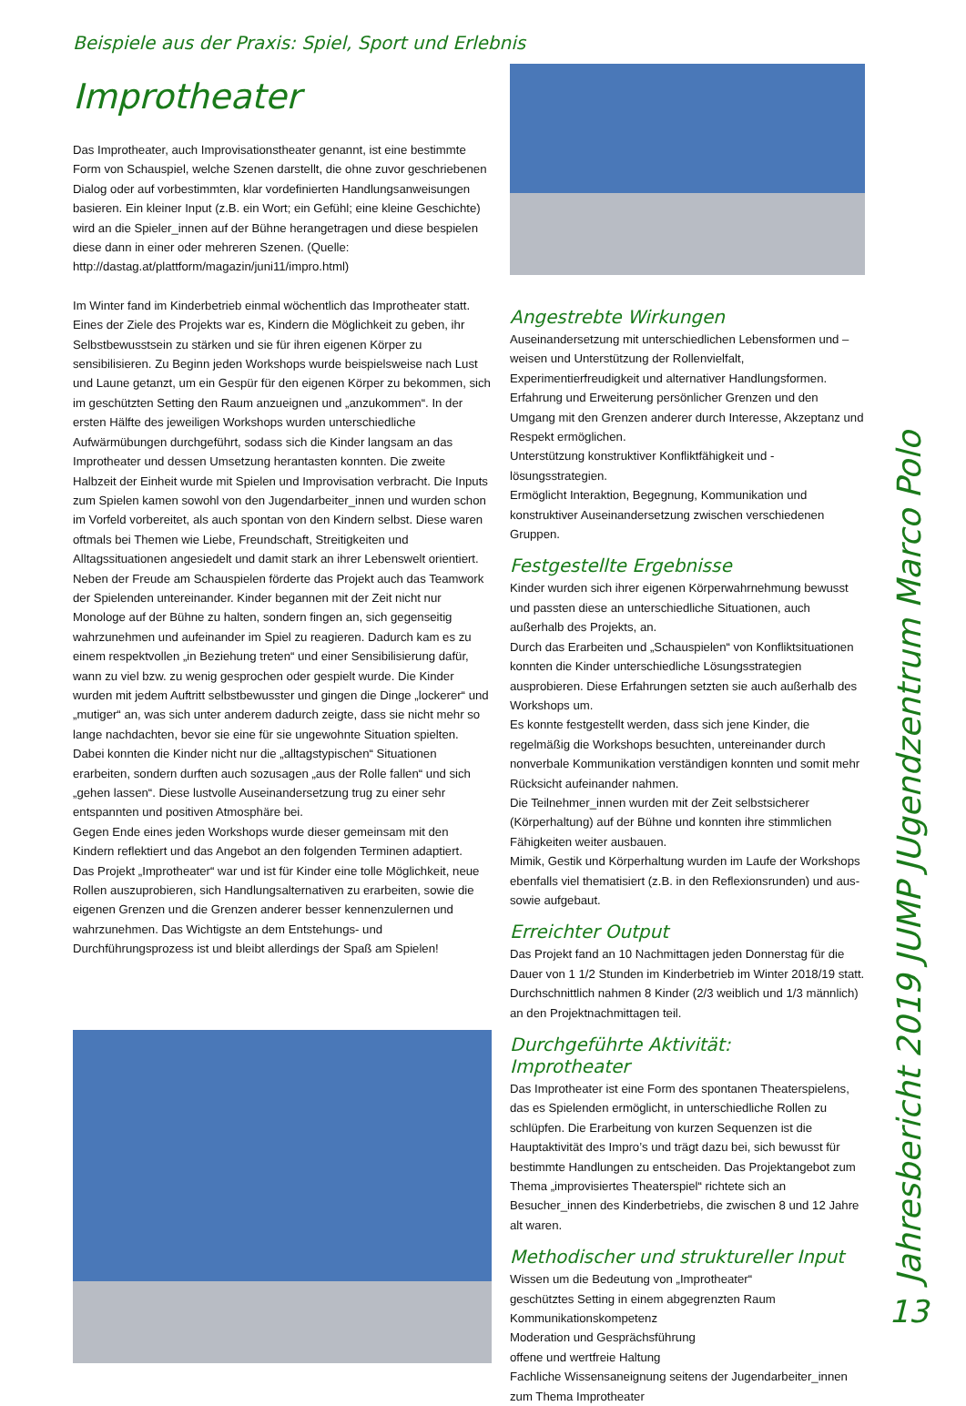Beispiele aus der Praxis: Spiel, Sport und Erlebnis
Improtheater
Das Improtheater, auch Improvisationstheater genannt, ist eine bestimmte Form von Schauspiel, welche Szenen darstellt, die ohne zuvor geschriebenen Dialog oder auf vorbestimmten, klar vordefinierten Handlungsanweisungen basieren. Ein kleiner Input (z.B. ein Wort; ein Gefühl; eine kleine Geschichte) wird an die Spieler_innen auf der Bühne herangetragen und diese bespielen diese dann in einer oder mehreren Szenen. (Quelle: http://dastag.at/plattform/magazin/juni11/impro.html)
Im Winter fand im Kinderbetrieb einmal wöchentlich das Improtheater statt. Eines der Ziele des Projekts war es, Kindern die Möglichkeit zu geben, ihr Selbstbewusstsein zu stärken und sie für ihren eigenen Körper zu sensibilisieren. Zu Beginn jeden Workshops wurde beispielsweise nach Lust und Laune getanzt, um ein Gespür für den eigenen Körper zu bekommen, sich im geschützten Setting den Raum anzueignen und „anzukommen“. In der ersten Hälfte des jeweiligen Workshops wurden unterschiedliche Aufwärmübungen durchgeführt, sodass sich die Kinder langsam an das Improtheater und dessen Umsetzung herantasten konnten. Die zweite Halbzeit der Einheit wurde mit Spielen und Improvisation verbracht. Die Inputs zum Spielen kamen sowohl von den Jugendarbeiter_innen und wurden schon im Vorfeld vorbereitet, als auch spontan von den Kindern selbst. Diese waren oftmals bei Themen wie Liebe, Freundschaft, Streitigkeiten und Alltagssituationen angesiedelt und damit stark an ihrer Lebenswelt orientiert. Neben der Freude am Schauspielen förderte das Projekt auch das Teamwork der Spielenden untereinander. Kinder begannen mit der Zeit nicht nur Monologe auf der Bühne zu halten, sondern fingen an, sich gegenseitig wahrzunehmen und aufeinander im Spiel zu reagieren. Dadurch kam es zu einem respektvollen „in Beziehung treten“ und einer Sensibilisierung dafür, wann zu viel bzw. zu wenig gesprochen oder gespielt wurde. Die Kinder wurden mit jedem Auftritt selbstbewusster und gingen die Dinge „lockerer“ und „mutiger“ an, was sich unter anderem dadurch zeigte, dass sie nicht mehr so lange nachdachten, bevor sie eine für sie ungewohnte Situation spielten. Dabei konnten die Kinder nicht nur die „alltagstypischen“ Situationen erarbeiten, sondern durften auch sozusagen „aus der Rolle fallen“ und sich „gehen lassen“. Diese lustvolle Auseinandersetzung trug zu einer sehr entspannten und positiven Atmosphäre bei.
Gegen Ende eines jeden Workshops wurde dieser gemeinsam mit den Kindern reflektiert und das Angebot an den folgenden Terminen adaptiert.
Das Projekt „Improtheater“ war und ist für Kinder eine tolle Möglichkeit, neue Rollen auszuprobieren, sich Handlungsalternativen zu erarbeiten, sowie die eigenen Grenzen und die Grenzen anderer besser kennenzulernen und wahrzunehmen. Das Wichtigste an dem Entstehungs- und Durchführungsprozess ist und bleibt allerdings der Spaß am Spielen!
Angestrebte Wirkungen
Auseinandersetzung mit unterschiedlichen Lebensformen und – weisen und Unterstützung der Rollenvielfalt, Experimentierfreudigkeit und alternativer Handlungsformen.
Erfahrung und Erweiterung persönlicher Grenzen und den Umgang mit den Grenzen anderer durch Interesse, Akzeptanz und Respekt ermöglichen.
Unterstützung konstruktiver Konfliktfähigkeit und -lösungsstrategien.
Ermöglicht Interaktion, Begegnung, Kommunikation und konstruktiver Auseinandersetzung zwischen verschiedenen Gruppen.
Festgestellte Ergebnisse
Kinder wurden sich ihrer eigenen Körperwahrnehmung bewusst und passten diese an unterschiedliche Situationen, auch außerhalb des Projekts, an.
Durch das Erarbeiten und „Schauspielen“ von Konfliktsituationen konnten die Kinder unterschiedliche Lösungsstrategien ausprobieren. Diese Erfahrungen setzten sie auch außerhalb des Workshops um.
Es konnte festgestellt werden, dass sich jene Kinder, die regelmäßig die Workshops besuchten, untereinander durch nonverbale Kommunikation verständigen konnten und somit mehr Rücksicht aufeinander nahmen.
Die Teilnehmer_innen wurden mit der Zeit selbstsicherer (Körperhaltung) auf der Bühne und konnten ihre stimmlichen Fähigkeiten weiter ausbauen.
Mimik, Gestik und Körperhaltung wurden im Laufe der Workshops ebenfalls viel thematisiert (z.B. in den Reflexionsrunden) und aus- sowie aufgebaut.
Erreichter Output
Das Projekt fand an 10 Nachmittagen jeden Donnerstag für die Dauer von 1 1/2 Stunden im Kinderbetrieb im Winter 2018/19 statt. Durchschnittlich nahmen 8 Kinder (2/3 weiblich und 1/3 männlich) an den Projektnachmittagen teil.
Durchgeführte Aktivität:
Improtheater
Das Improtheater ist eine Form des spontanen Theaterspielens, das es Spielenden ermöglicht, in unterschiedliche Rollen zu schlüpfen. Die Erarbeitung von kurzen Sequenzen ist die Hauptaktivität des Impro’s und trägt dazu bei, sich bewusst für bestimmte Handlungen zu entscheiden. Das Projektangebot zum Thema „improvisiertes Theaterspiel“ richtete sich an Besucher_innen des Kinderbetriebs, die zwischen 8 und 12 Jahre alt waren.
Methodischer und struktureller Input
Wissen um die Bedeutung von „Improtheater“
geschütztes Setting in einem abgegrenzten Raum
Kommunikationskompetenz
Moderation und Gesprächsführung
offene und wertfreie Haltung
Fachliche Wissensaneignung seitens der Jugendarbeiter_innen zum Thema Improtheater
Jahresbericht 2019 JUMP JUgendzentrum Marco Polo
13